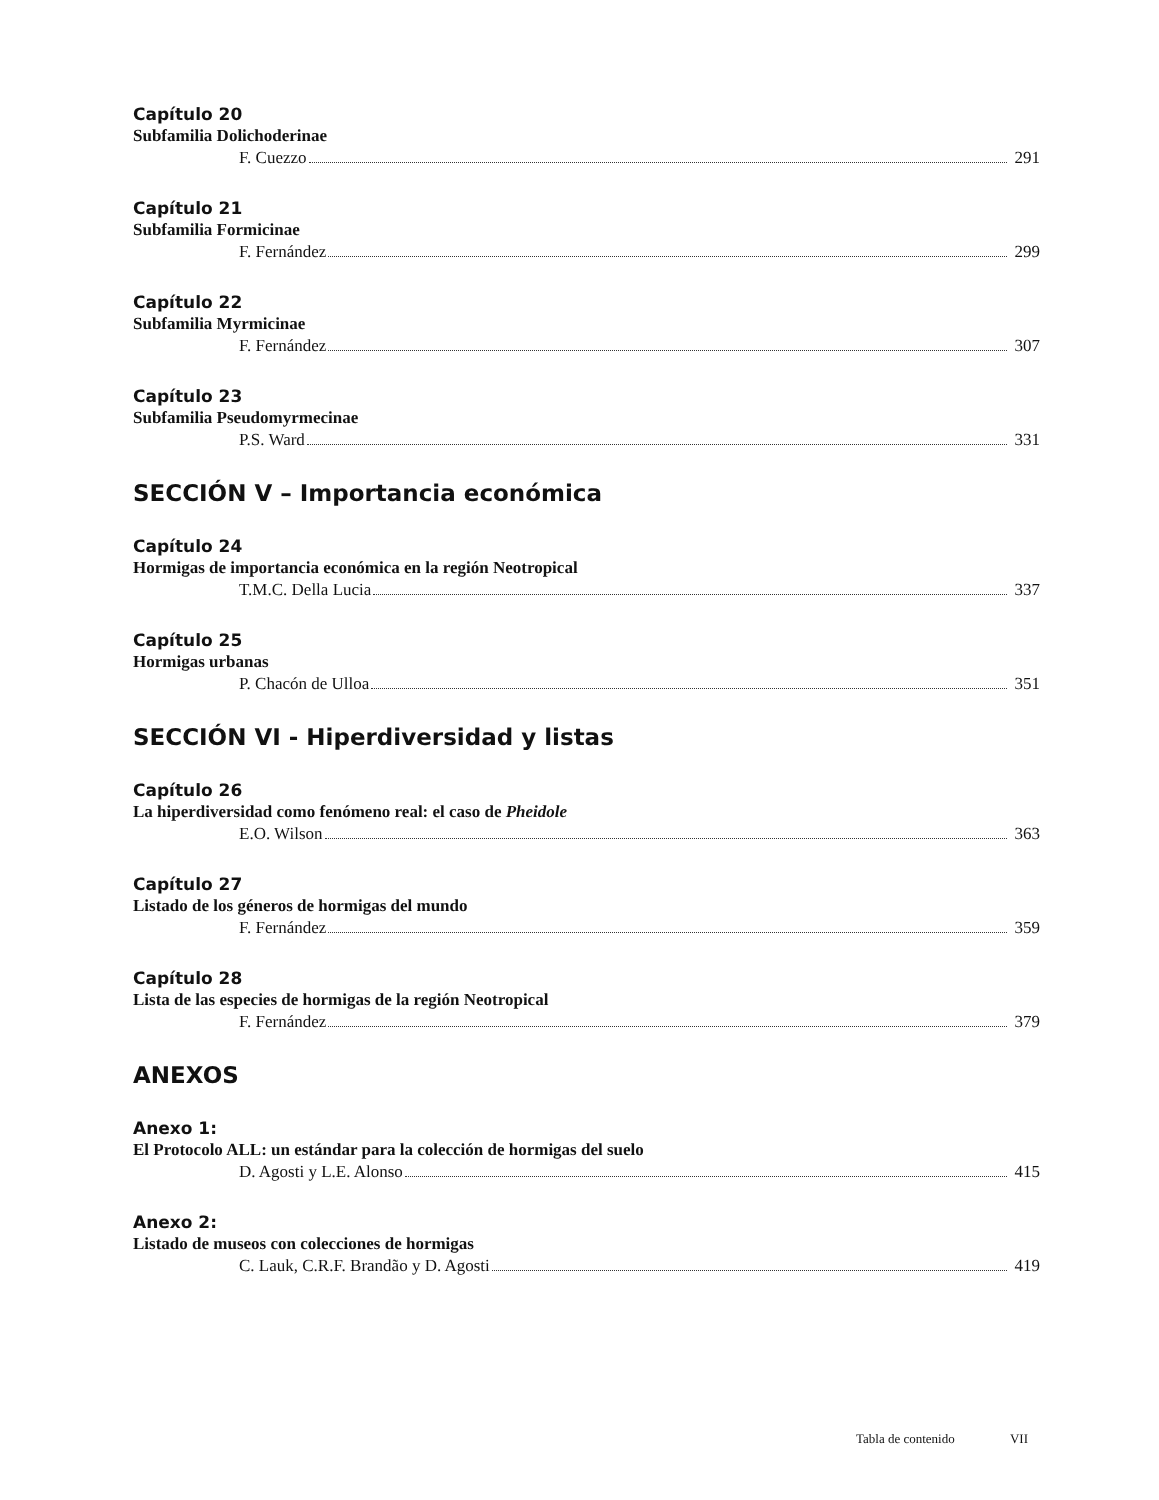Capítulo 20
Subfamilia Dolichoderinae
F. Cuezzo 291
Capítulo 21
Subfamilia Formicinae
F. Fernández 299
Capítulo 22
Subfamilia Myrmicinae
F. Fernández 307
Capítulo 23
Subfamilia Pseudomyrmecinae
P.S. Ward 331
SECCIÓN V – Importancia económica
Capítulo 24
Hormigas de importancia económica en la región Neotropical
T.M.C. Della Lucia 337
Capítulo 25
Hormigas urbanas
P. Chacón de Ulloa 351
SECCIÓN VI - Hiperdiversidad y listas
Capítulo 26
La hiperdiversidad como fenómeno real: el caso de Pheidole
E.O. Wilson 363
Capítulo 27
Listado de los géneros de hormigas del mundo
F. Fernández 359
Capítulo 28
Lista de las especies de hormigas de la región Neotropical
F. Fernández 379
ANEXOS
Anexo 1:
El Protocolo ALL: un estándar para la colección de hormigas del suelo
D. Agosti y L.E. Alonso 415
Anexo 2:
Listado de museos con colecciones de hormigas
C. Lauk, C.R.F. Brandão y D. Agosti 419
Tabla de contenido VII